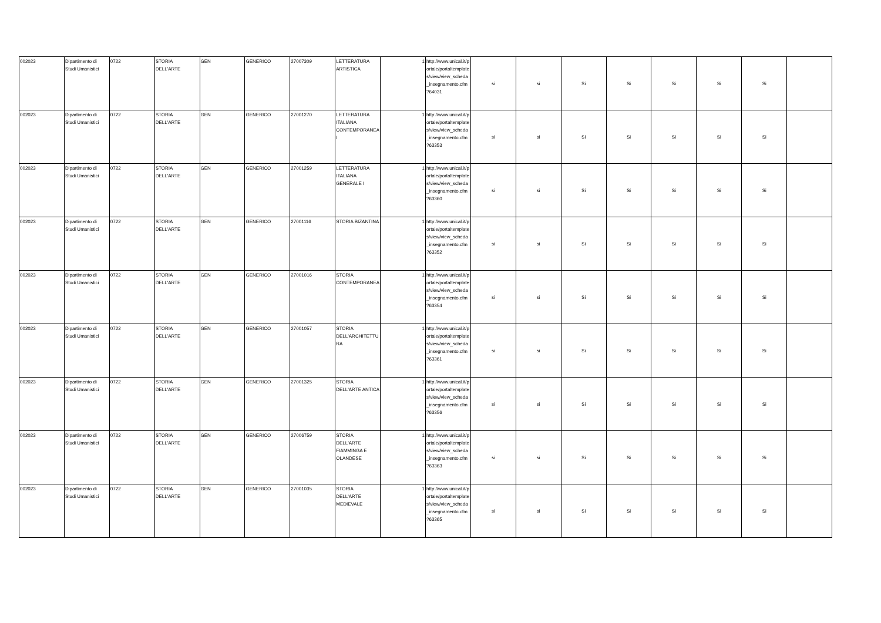| 002023 | Dipartimento di Studi Umanistici | 0722 | STORIA DELL'ARTE | GEN | GENERICO | 27007309 | LETTERATURA ARTISTICA | 1 | http://www.unical.it/portale/portaltemplates/view/view_scheda_insegnamento.cfm?64031 | si | si | Si | Si | Si | Si | Si | |
| 002023 | Dipartimento di Studi Umanistici | 0722 | STORIA DELL'ARTE | GEN | GENERICO | 27001270 | LETTERATURA ITALIANA CONTEMPORANEA I | 1 | http://www.unical.it/portale/portaltemplates/view/view_scheda_insegnamento.cfm?63353 | si | si | Si | Si | Si | Si | Si | |
| 002023 | Dipartimento di Studi Umanistici | 0722 | STORIA DELL'ARTE | GEN | GENERICO | 27001259 | LETTERATURA ITALIANA GENERALE I | 1 | http://www.unical.it/portale/portaltemplates/view/view_scheda_insegnamento.cfm?63360 | si | si | Si | Si | Si | Si | Si | |
| 002023 | Dipartimento di Studi Umanistici | 0722 | STORIA DELL'ARTE | GEN | GENERICO | 27001116 | STORIA BIZANTINA | 1 | http://www.unical.it/portale/portaltemplates/view/view_scheda_insegnamento.cfm?63352 | si | si | Si | Si | Si | Si | Si | |
| 002023 | Dipartimento di Studi Umanistici | 0722 | STORIA DELL'ARTE | GEN | GENERICO | 27001016 | STORIA CONTEMPORANEA | 1 | http://www.unical.it/portale/portaltemplates/view/view_scheda_insegnamento.cfm?63354 | si | si | Si | Si | Si | Si | Si | |
| 002023 | Dipartimento di Studi Umanistici | 0722 | STORIA DELL'ARTE | GEN | GENERICO | 27001057 | STORIA DELL'ARCHITETTURA | 1 | http://www.unical.it/portale/portaltemplates/view/view_scheda_insegnamento.cfm?63361 | si | si | Si | Si | Si | Si | Si | |
| 002023 | Dipartimento di Studi Umanistici | 0722 | STORIA DELL'ARTE | GEN | GENERICO | 27001325 | STORIA DELL'ARTE ANTICA | 1 | http://www.unical.it/portale/portaltemplates/view/view_scheda_insegnamento.cfm?63356 | si | si | Si | Si | Si | Si | Si | |
| 002023 | Dipartimento di Studi Umanistici | 0722 | STORIA DELL'ARTE | GEN | GENERICO | 27006759 | STORIA DELL'ARTE FIAMMINGA E OLANDESE | 1 | http://www.unical.it/portale/portaltemplates/view/view_scheda_insegnamento.cfm?63363 | si | si | Si | Si | Si | Si | Si | |
| 002023 | Dipartimento di Studi Umanistici | 0722 | STORIA DELL'ARTE | GEN | GENERICO | 27001035 | STORIA DELL'ARTE MEDIEVALE | 1 | http://www.unical.it/portale/portaltemplates/view/view_scheda_insegnamento.cfm?63365 | si | si | Si | Si | Si | Si | Si | |